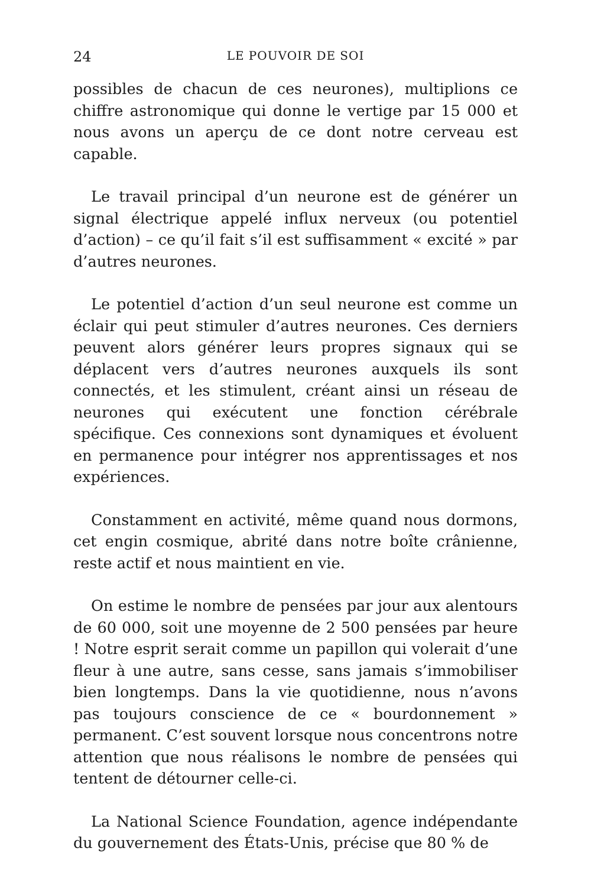24 LE POUVOIR DE SOI
possibles de chacun de ces neurones), multiplions ce chiffre astronomique qui donne le vertige par 15 000 et nous avons un aperçu de ce dont notre cerveau est capable.
Le travail principal d’un neurone est de générer un signal électrique appelé influx nerveux (ou potentiel d’action) – ce qu’il fait s’il est suffisamment « excité » par d’autres neurones.
Le potentiel d’action d’un seul neurone est comme un éclair qui peut stimuler d’autres neurones. Ces derniers peuvent alors générer leurs propres signaux qui se déplacent vers d’autres neurones auxquels ils sont connectés, et les stimulent, créant ainsi un réseau de neurones qui exécutent une fonction cérébrale spécifique. Ces connexions sont dynamiques et évoluent en permanence pour intégrer nos apprentissages et nos expériences.
Constamment en activité, même quand nous dormons, cet engin cosmique, abrité dans notre boîte crânienne, reste actif et nous maintient en vie.
On estime le nombre de pensées par jour aux alentours de 60 000, soit une moyenne de 2 500 pensées par heure ! Notre esprit serait comme un papillon qui volerait d’une fleur à une autre, sans cesse, sans jamais s’immobiliser bien longtemps. Dans la vie quotidienne, nous n’avons pas toujours conscience de ce « bourdonnement » permanent. C’est souvent lorsque nous concentrons notre attention que nous réalisons le nombre de pensées qui tentent de détourner celle-ci.
La National Science Foundation, agence indépendante du gouvernement des États-Unis, précise que 80 % de